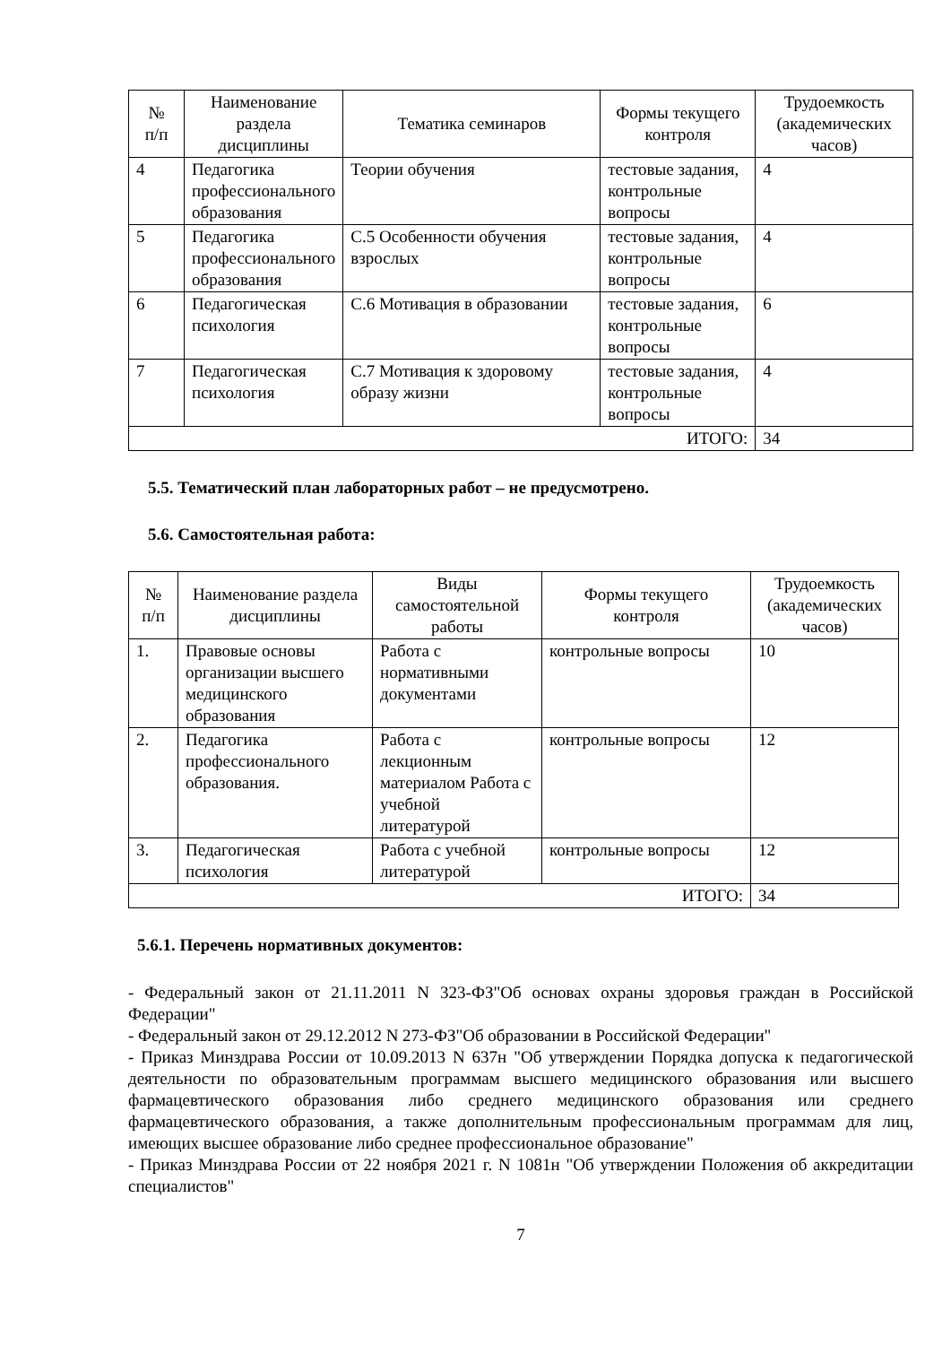| № п/п | Наименование раздела дисциплины | Тематика семинаров | Формы текущего контроля | Трудоемкость (академических часов) |
| --- | --- | --- | --- | --- |
| 4 | Педагогика профессионального образования | Теории обучения | тестовые задания, контрольные вопросы | 4 |
| 5 | Педагогика профессионального образования | С.5 Особенности обучения взрослых | тестовые задания, контрольные вопросы | 4 |
| 6 | Педагогическая психология | С.6 Мотивация в образовании | тестовые задания, контрольные вопросы | 6 |
| 7 | Педагогическая психология | С.7 Мотивация к здоровому образу жизни | тестовые задания, контрольные вопросы | 4 |
| ИТОГО: | | | | 34 |
5.5. Тематический план лабораторных работ – не предусмотрено.
5.6. Самостоятельная работа:
| № п/п | Наименование раздела дисциплины | Виды самостоятельной работы | Формы текущего контроля | Трудоемкость (академических часов) |
| --- | --- | --- | --- | --- |
| 1. | Правовые основы организации высшего медицинского образования | Работа с нормативными документами | контрольные вопросы | 10 |
| 2. | Педагогика профессионального образования. | Работа с лекционным материалом Работа с учебной литературой | контрольные вопросы | 12 |
| 3. | Педагогическая психология | Работа с учебной литературой | контрольные вопросы | 12 |
| ИТОГО: | | | | 34 |
5.6.1. Перечень нормативных документов:
- Федеральный закон от 21.11.2011 N 323-ФЗ"Об основах охраны здоровья граждан в Российской Федерации"
- Федеральный закон от 29.12.2012 N 273-ФЗ"Об образовании в Российской Федерации"
- Приказ Минздрава России от 10.09.2013 N 637н "Об утверждении Порядка допуска к педагогической деятельности по образовательным программам высшего медицинского образования или высшего фармацевтического образования либо среднего медицинского образования или среднего фармацевтического образования, а также дополнительным профессиональным программам для лиц, имеющих высшее образование либо среднее профессиональное образование"
- Приказ Минздрава России от 22 ноября 2021 г. N 1081н "Об утверждении Положения об аккредитации специалистов"
7